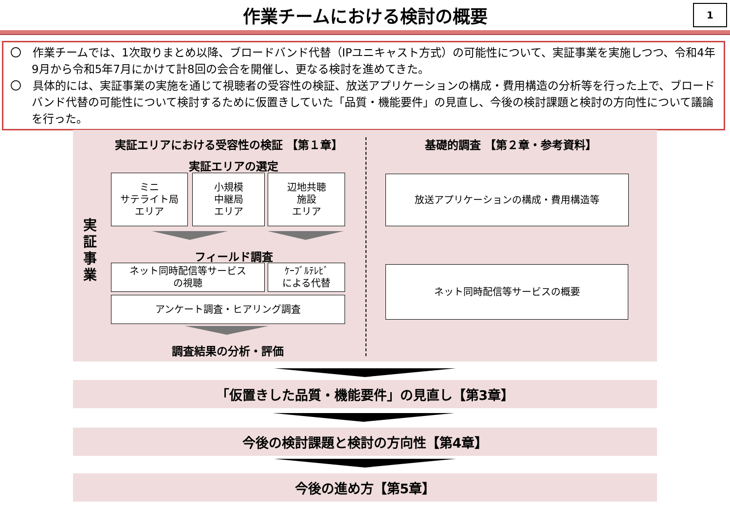作業チームにおける検討の概要
1
〇　作業チームでは、1次取りまとめ以降、ブロードバンド代替（IPユニキャスト方式）の可能性について、実証事業を実施しつつ、令和4年9月から令和5年7月にかけて計8回の会合を開催し、更なる検討を進めてきた。
〇　具体的には、実証事業の実施を通じて視聴者の受容性の検証、放送アプリケーションの構成・費用構造の分析等を行った上で、ブロードバンド代替の可能性について検討するために仮置きしていた「品質・機能要件」の見直し、今後の検討課題と検討の方向性について議論を行った。
実証エリアにおける受容性の検証 【第１章】 基礎的調査 【第２章・参考資料】
実
証
事
業
実証エリアの選定
ミニ
サテライト局
エリア
小規模
中継局
エリア
辺地共聴
施設
エリア
フィールド調査
ネット同時配信等サービス
の視聴
ｹｰﾌﾞﾙﾃﾚﾋﾞ
による代替
アンケート調査・ヒアリング調査
調査結果の分析・評価
放送アプリケーションの構成・費用構造等
ネット同時配信等サービスの概要
「仮置きした品質・機能要件」の見直し【第3章】
今後の検討課題と検討の方向性【第4章】
今後の進め方【第5章】